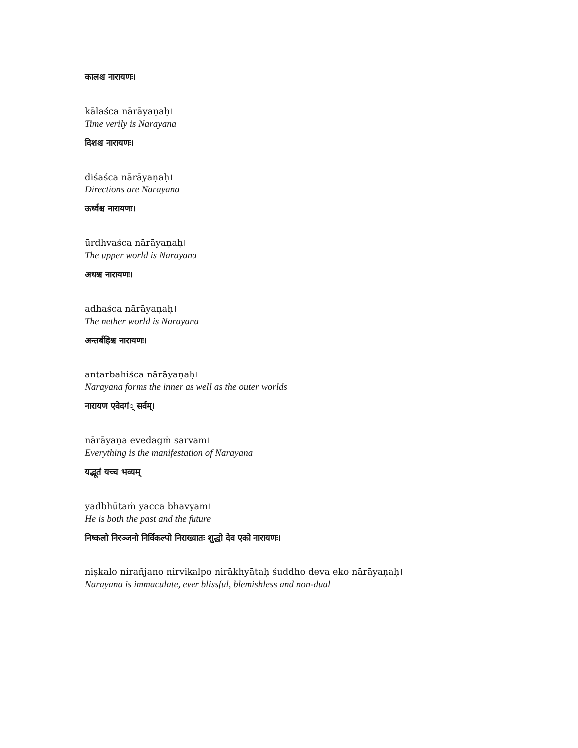कालश्च नारायणः।
kālaśca nārāyaṇaḥ।
Time verily is Narayana
दिशश्च नारायणः।
diśaśca nārāyaṇaḥ।
Directions are Narayana
ऊर्ध्वश्च नारायणः।
ūrdhvaśca nārāyaṇaḥ।
The upper world is Narayana
अधश्च नारायणः।
adhaśca nārāyaṇaḥ।
The nether world is Narayana
अन्तर्बहिश्च नारायणः।
antarbahiśca nārāyaṇaḥ।
Narayana forms the inner as well as the outer worlds
नारायण एवेदगं् सर्वम्।
nārāyaṇa evedagṁ sarvam।
Everything is the manifestation of Narayana
यद्भूतं यच्च भव्यम्
yadbhūtaṁ yacca bhavyam।
He is both the past and the future
निष्कलो निरञ्जनो निर्विकल्पो निराख्यातः शुद्धो देव एको नारायणः।
niṣkalo nirañjano nirvikalpo nirākhyātaḥ śuddho deva eko nārāyaṇaḥ।
Narayana is immaculate, ever blissful, blemishless and non-dual